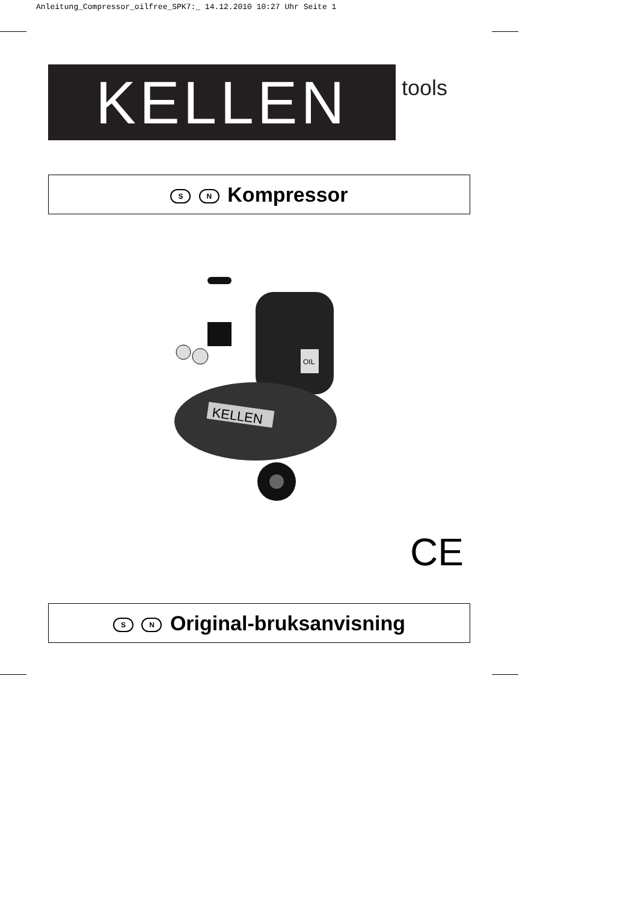Anleitung_Compressor_oilfree_SPK7:_ 14.12.2010 10:27 Uhr Seite 1
KELLEN tools
S N Kompressor
KELLEN
OIL
CE
S N Original-bruksanvisning